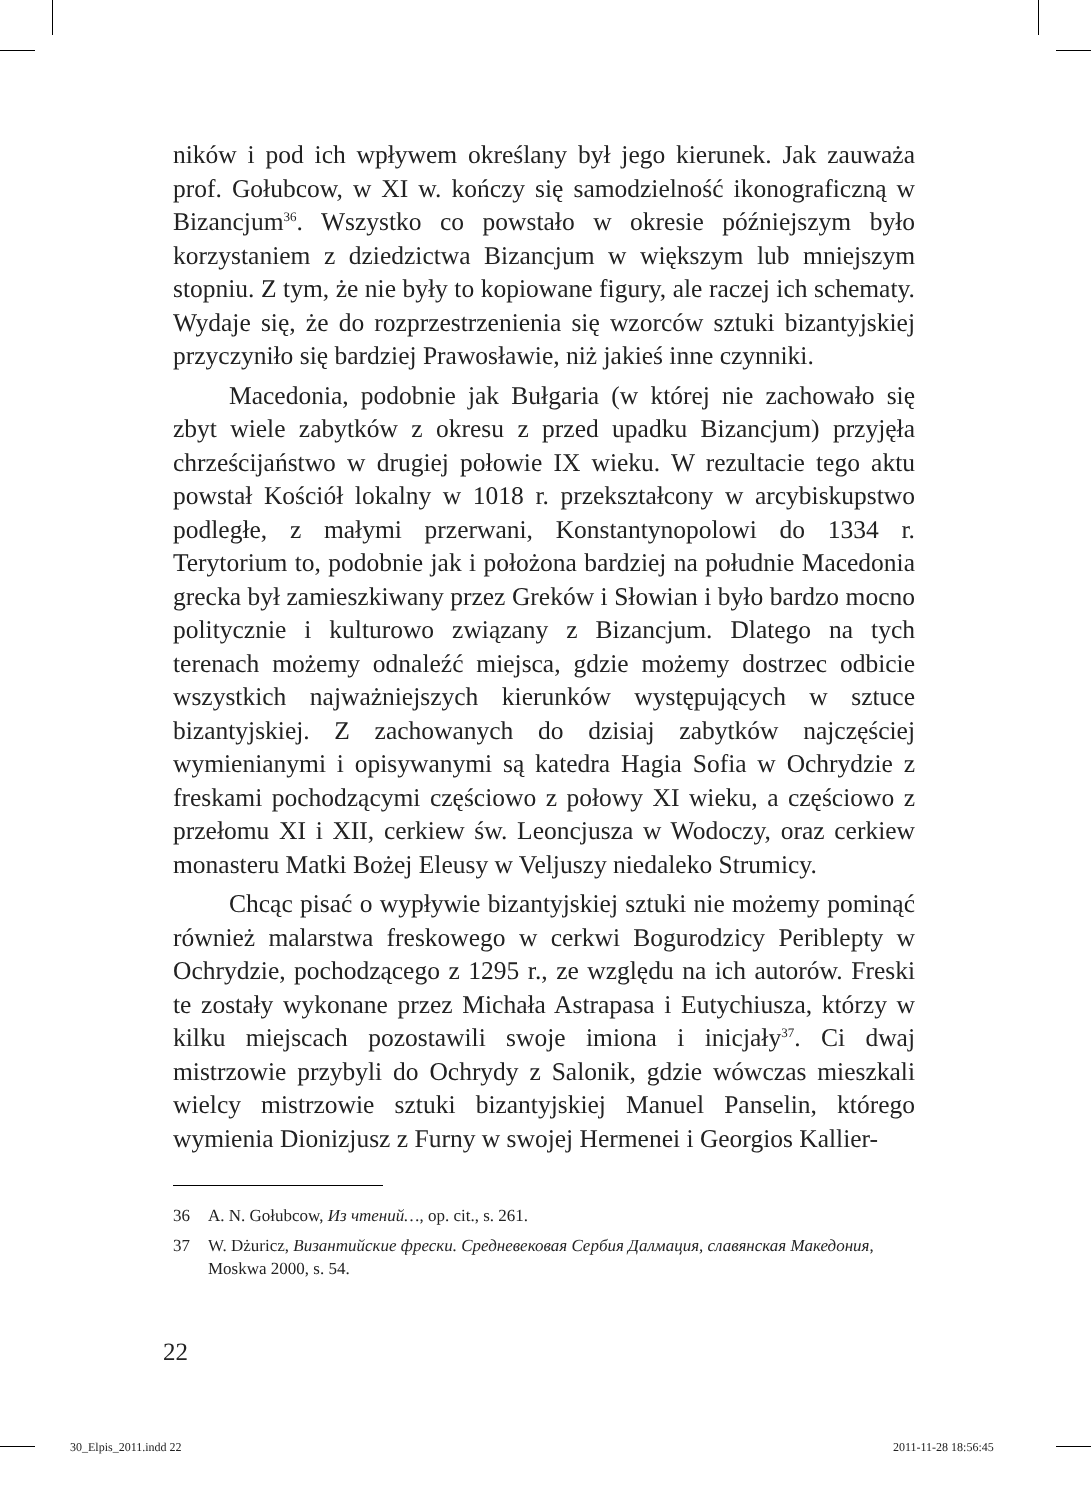ników i pod ich wpływem określany był jego kierunek. Jak zauważa prof. Gołubcow, w XI w. kończy się samodzielność ikonograficzną w Bizancjum<sup>36</sup>. Wszystko co powstało w okresie późniejszym było korzystaniem z dziedzictwa Bizancjum w większym lub mniejszym stopniu. Z tym, że nie były to kopiowane figury, ale raczej ich schematy. Wydaje się, że do rozprzestrzenienia się wzorców sztuki bizantyjskiej przyczyniło się bardziej Prawosławie, niż jakieś inne czynniki.
Macedonia, podobnie jak Bułgaria (w której nie zachowało się zbyt wiele zabytków z okresu z przed upadku Bizancjum) przyjęła chrześcijaństwo w drugiej połowie IX wieku. W rezultacie tego aktu powstał Kościół lokalny w 1018 r. przekształcony w arcybiskupstwo podległe, z małymi przerwani, Konstantynopolowi do 1334 r. Terytorium to, podobnie jak i położona bardziej na południe Macedonia grecka był zamieszkiwany przez Greków i Słowian i było bardzo mocno politycznie i kulturowo związany z Bizancjum. Dlatego na tych terenach możemy odnaleźć miejsca, gdzie możemy dostrzec odbicie wszystkich najważniejszych kierunków występujących w sztuce bizantyjskiej. Z zachowanych do dzisiaj zabytków najczęściej wymienianymi i opisywanymi są katedra Hagia Sofia w Ochrydzie z freskami pochodzącymi częściowo z połowy XI wieku, a częściowo z przełomu XI i XII, cerkiew św. Leoncjusza w Wodoczy, oraz cerkiew monasteru Matki Bożej Eleusy w Veljuszy niedaleko Strumicy.
Chcąc pisać o wypływie bizantyjskiej sztuki nie możemy pominąć również malarstwa freskowego w cerkwi Bogurodzicy Periblepty w Ochrydzie, pochodzącego z 1295 r., ze względu na ich autorów. Freski te zostały wykonane przez Michała Astrapasa i Eutychiusza, którzy w kilku miejscach pozostawili swoje imiona i inicjały<sup>37</sup>. Ci dwaj mistrzowie przybyli do Ochrydy z Salonik, gdzie wówczas mieszkali wielcy mistrzowie sztuki bizantyjskiej Manuel Panselin, którego wymienia Dionizjusz z Furny w swojej Hermenei i Georgios Kallier-
36 A. N. Gołubcow, Из чтений…, op. cit., s. 261.
37 W. Dżuricz, Византийские фрески. Средневековая Сербия Далмация, славянская Македония, Moskwa 2000, s. 54.
22
30_Elpis_2011.indd 22 2011-11-28 18:56:45